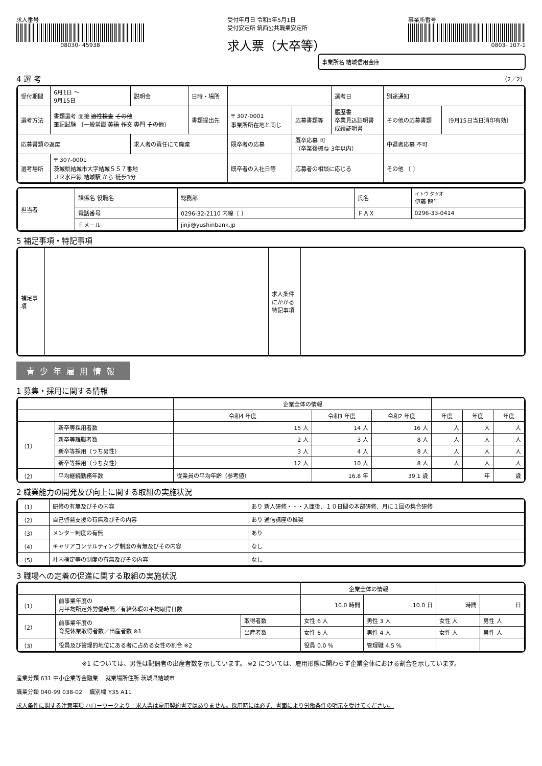求人番号
08030- 45938
受付年月日 令和5年5月1日
受付安定所 筑西公共職業安定所
求人票（大卒等）
事業所番号
0803- 107-1
事業所名 結城信用金庫
4 選 考 （2／2）
| 受付期間 | 6月1日 ～ 9月15日 | 説明会 | 日時・場所 | | | | 選考日 | 別途通知 | |
| 選考方法 | 書類選考 面接 適性検査 その他 筆記試験 〔一般常識 英語 作文 専門 その他 〕 | | 書類提出先 | 〒 307-0001 事業所所在地と同じ | | 応募書類等 | 履歴書 卒業見込証明書 成績証明書 | その他の応募書類 | 〔9月15日当日消印有効〕 |
| 応募書類の返戻 | | 求人者の責任にて廃棄 | | | 既卒者の応募 | 既卒応募 可 （卒業後概ね 3年以内） | | 中退者応募 不可 | |
| 選考場所 | 〒 307-0001 茨城県結城市大字結城５５７番地 ＪＲ水戸線 結城駅 から 徒歩3分 | | | | 既卒者の入社日等 | 応募者の相談に応じる | | その他 〔 〕 | |
| 担当者 | 課係名 役職名 | 総務部 | 氏名 | イトウ タツオ 伊藤 龍生 |
| | 電話番号 | 0296-32-2110 内線〔 〕 | ＦＡＸ | 0296-33-0414 |
| | Ｅメール | jinji@yushinbank.jp | | |
5 補足事項・特記事項
| 補足事項 | | 求人条件にかかる特記事項 | |
青少年雇用情報
1 募集・採用に関する情報
| | | 企業全体の情報 | | | | | |
| --- | --- | --- | --- | --- | --- | --- | --- |
| | | 令和4 年度 | 令和3 年度 | 令和2 年度 | 年度 | 年度 | 年度 |
| （1） | 新卒等採用者数 | 15 人 | 14 人 | 16 人 | 人 | 人 | 人 |
| | 新卒等離職者数 | 2 人 | 3 人 | 8 人 | 人 | 人 | 人 |
| | 新卒等採用（うち男性） | 3 人 | 4 人 | 8 人 | 人 | 人 | 人 |
| | 新卒等採用（うち女性） | 12 人 | 10 人 | 8 人 | 人 | 人 | 人 |
| （2） | 平均継続勤務年数 | 従業員の平均年齢（参考値） | 16.8 年 | 39.1 歳 | | 年 | 歳 |
2 職業能力の開発及び向上に関する取組の実施状況
| （1） | 研修の有無及びその内容 | あり 新人研修・・・入庫後、１０日間の本部研修、月に１回の集合研修 |
| （2） | 自己啓発支援の有無及びその内容 | あり 通信講座の推奨 |
| （3） | メンター制度の有無 | あり |
| （4） | キャリアコンサルティング制度の有無及びその内容 | なし |
| （5） | 社内検定等の制度の有無及びその内容 | なし |
3 職場への定着の促進に関する取組の実施状況
| | | | 企業全体の情報 | | | |
| --- | --- | --- | --- | --- | --- | --- |
| （1） | 前事業年度の 月平均所定外労働時間／有給休暇の平均取得日数 | | 10.0 時間 | 10.0 日 | 時間 | 日 |
| （2） | 前事業年度の 育児休業取得者数／出産者数 ※1 | 取得者数 | 女性 6 人 | 男性 3 人 | 女性 人 | 男性 人 |
| | | 出産者数 | 女性 6 人 | 男性 4 人 | 女性 人 | 男性 人 |
| （3） | 役員及び管理的地位にある者に占める女性の割合 ※2 | | 役員 0.0 % | 管理職 4.5 % | | |
※1 については、男性は配偶者の出産者数を示しています。 ※2 については、雇用形態に関わらず企業全体における割合を示しています。
産業分類 631 中小企業等金融業 　就業場所住所 茨城県結城市
職業分類 040-99 038-02 　識別欄 Y35 A11
求人条件に関する注意事項 ハローワークより：求人票は雇用契約書ではありません。採用時には必ず、書面により労働条件の明示を受けてください。